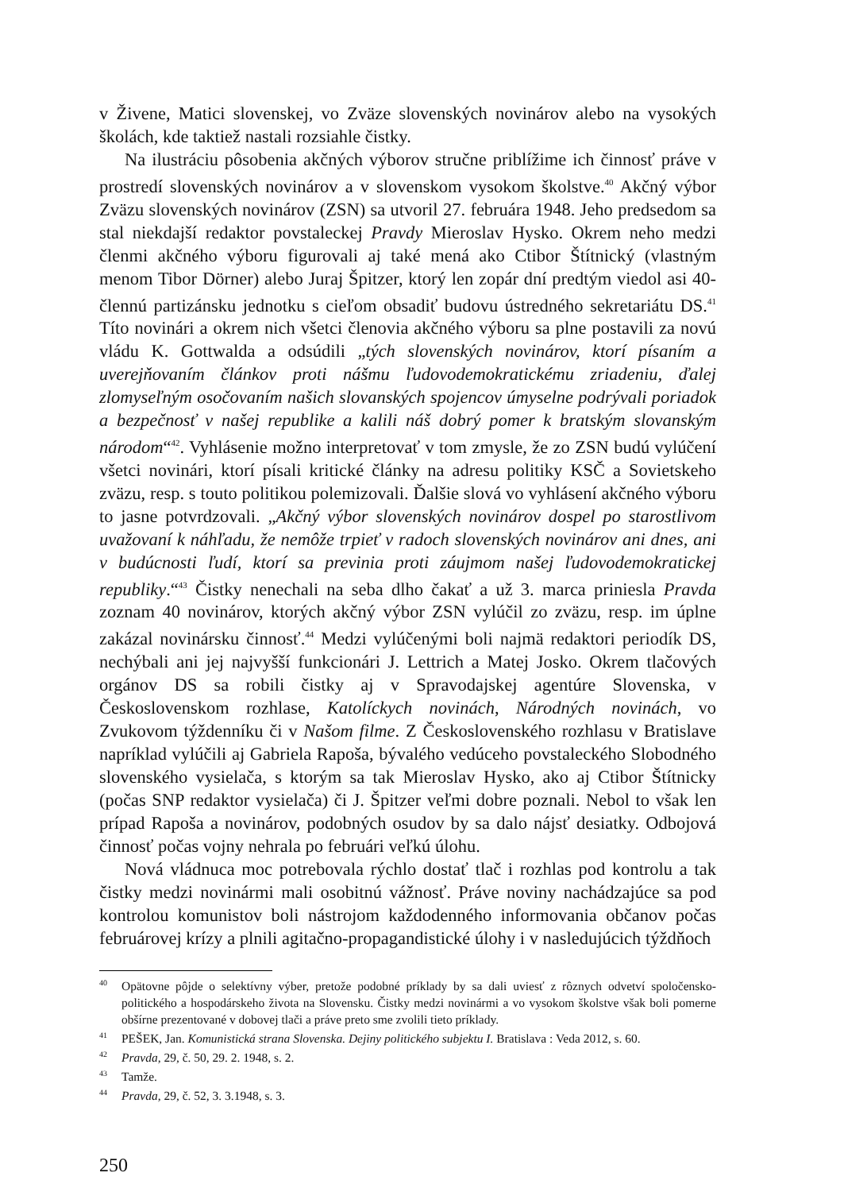v Živene, Matici slovenskej, vo Zväze slovenských novinárov alebo na vysokých školách, kde taktiež nastali rozsiahle čistky.
Na ilustráciu pôsobenia akčných výborov stručne priblížime ich činnosť práve v prostredí slovenských novinárov a v slovenskom vysokom školstve.<sup>40</sup> Akčný výbor Zväzu slovenských novinárov (ZSN) sa utvoril 27. februára 1948. Jeho predsedom sa stal niekdajší redaktor povstaleckej Pravdy Mieroslav Hysko. Okrem neho medzi členmi akčného výboru figurovali aj také mená ako Ctibor Štítnický (vlastným menom Tibor Dörner) alebo Juraj Špitzer, ktorý len zopár dní predtým viedol asi 40-člennú partizánsku jednotku s cieľom obsadiť budovu ústredného sekretariátu DS.<sup>41</sup> Títo novinári a okrem nich všetci členovia akčného výboru sa plne postavili za novú vládu K. Gottwalda a odsúdili „tých slovenských novinárov, ktorí písaním a uverejňovaním článkov proti nášmu ľudovodemokratickému zriadeniu, ďalej zlomyseľným osočovaním našich slovanských spojencov úmyselne podrývali poriadok a bezpečnosť v našej republike a kalili náš dobrý pomer k bratským slovanským národom“<sup>42</sup>. Vyhlásenie možno interpretovať v tom zmysle, že zo ZSN budú vylúčení všetci novinári, ktorí písali kritické články na adresu politiky KSČ a Sovietskeho zväzu, resp. s touto politikou polemizovali. Ďalšie slová vo vyhlásení akčného výboru to jasne potvrdzovali. „Akčný výbor slovenských novinárov dospel po starostlivom uvažovaní k náhľadu, že nemôže trpieť v radoch slovenských novinárov ani dnes, ani v budúcnosti ľudí, ktorí sa previnia proti záujmom našej ľudovodemokratickej republiky.“<sup>43</sup> Čistky nenechali na seba dlho čakať a už 3. marca priniesla Pravda zoznam 40 novinárov, ktorých akčný výbor ZSN vylúčil zo zväzu, resp. im úplne zakázal novinársku činnosť.<sup>44</sup> Medzi vylúčenými boli najmä redaktori periodík DS, nechýbali ani jej najvyšší funkcionári J. Lettrich a Matej Josko. Okrem tlačových orgánov DS sa robili čistky aj v Spravodajskej agentúre Slovenska, v Československom rozhlase, Katolíckych novinách, Národných novinách, vo Zvukovom týždenníku či v Našom filme. Z Československého rozhlasu v Bratislave napríklad vylúčili aj Gabriela Rapoša, bývalého vedúceho povstaleckého Slobodného slovenského vysielača, s ktorým sa tak Mieroslav Hysko, ako aj Ctibor Štítnicky (počas SNP redaktor vysielača) či J. Špitzer veľmi dobre poznali. Nebol to však len prípad Rapoša a novinárov, podobných osudov by sa dalo nájsť desiatky. Odbojová činnosť počas vojny nehrala po februári veľkú úlohu.
Nová vládnuca moc potrebovala rýchlo dostať tlač i rozhlas pod kontrolu a tak čistky medzi novinármi mali osobitnú vážnosť. Práve noviny nachádzajúce sa pod kontrolou komunistov boli nástrojom každodenného informovania občanov počas februárovej krízy a plnili agitačno-propagandistické úlohy i v nasledujúcich týždňoch
40 Opätovne pôjde o selektívny výber, pretože podobné príklady by sa dali uviesť z rôznych odvetví spoločensko-politického a hospodárskeho života na Slovensku. Čistky medzi novinármi a vo vysokom školstve však boli pomerne obšírne prezentované v dobovej tlači a práve preto sme zvolili tieto príklady.
41 PEŠEK, Jan. Komunistická strana Slovenska. Dejiny politického subjektu I. Bratislava : Veda 2012, s. 60.
42 Pravda, 29, č. 50, 29. 2. 1948, s. 2.
43 Tamže.
44 Pravda, 29, č. 52, 3. 3.1948, s. 3.
250